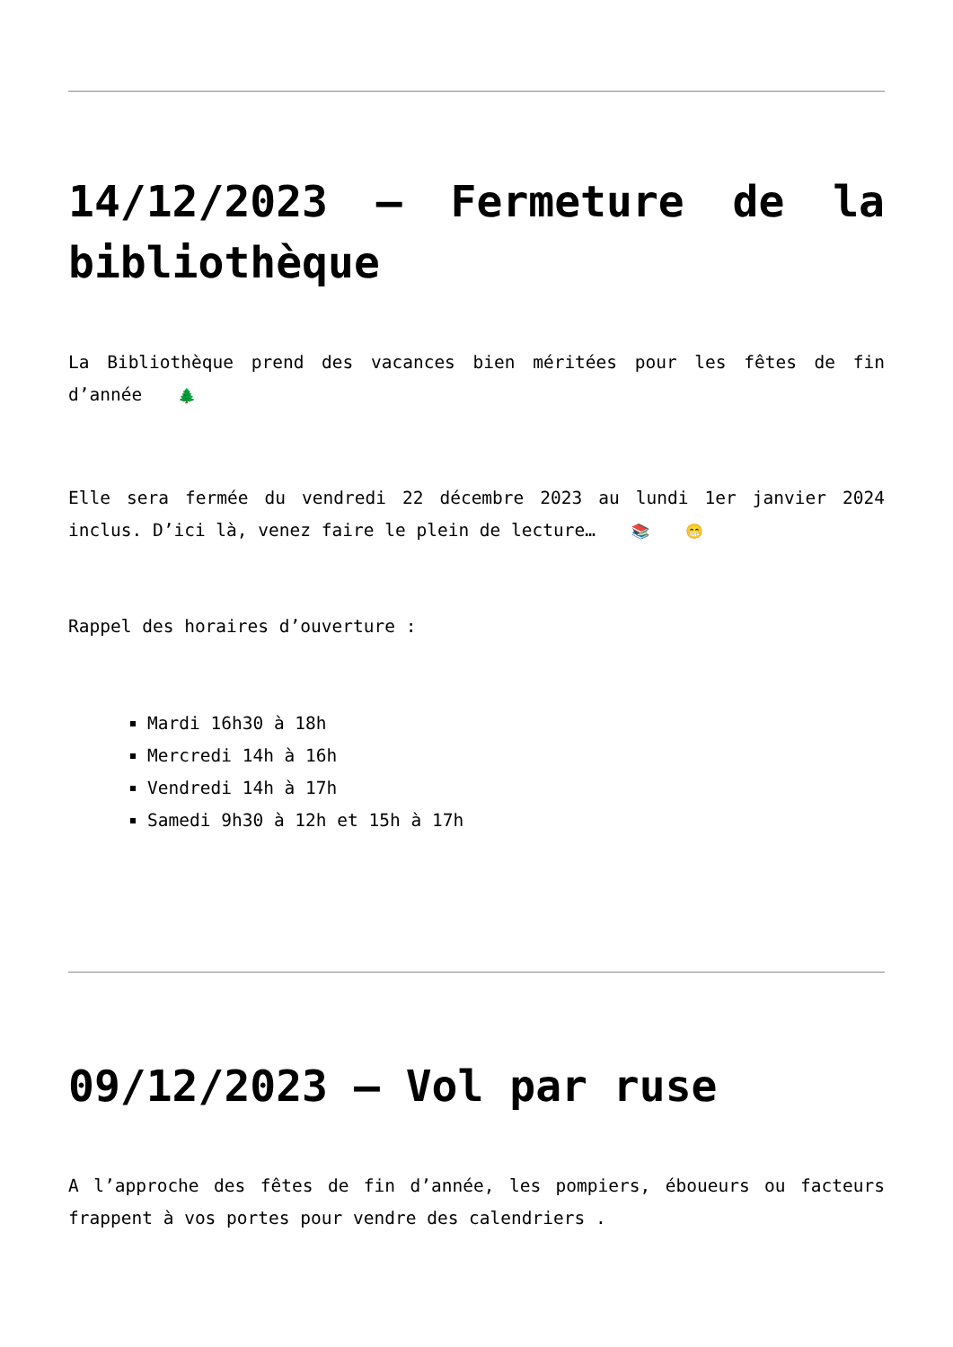14/12/2023 – Fermeture de la bibliothèque
La Bibliothèque prend des vacances bien méritées pour les fêtes de fin d’année 🌲
Elle sera fermée du vendredi 22 décembre 2023 au lundi 1er janvier 2024 inclus. D’ici là, venez faire le plein de lecture… 📚 😁
Rappel des horaires d’ouverture :
Mardi 16h30 à 18h
Mercredi 14h à 16h
Vendredi 14h à 17h
Samedi 9h30 à 12h et 15h à 17h
09/12/2023 – Vol par ruse
A l’approche des fêtes de fin d’année, les pompiers, éboueurs ou facteurs frappent à vos portes pour vendre des calendriers .